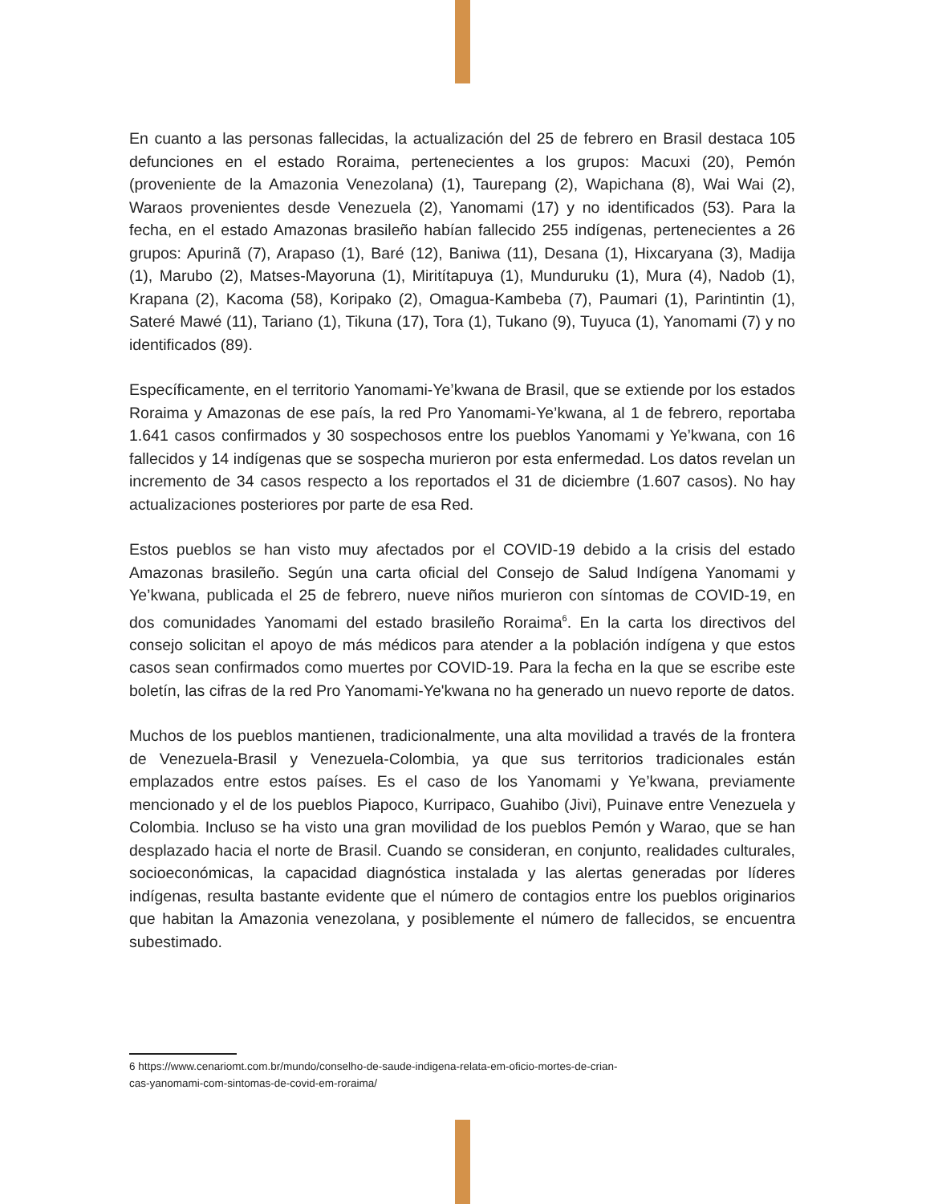En cuanto a las personas fallecidas, la actualización del 25 de febrero en Brasil destaca 105 defunciones en el estado Roraima, pertenecientes a los grupos: Macuxi (20), Pemón (proveniente de la Amazonia Venezolana) (1), Taurepang (2), Wapichana (8), Wai Wai (2), Waraos provenientes desde Venezuela (2), Yanomami (17) y no identificados (53). Para la fecha, en el estado Amazonas brasileño habían fallecido 255 indígenas, pertenecientes a 26 grupos: Apurinã (7), Arapaso (1), Baré (12), Baniwa (11), Desana (1), Hixcaryana (3), Madija (1), Marubo (2), Matses-Mayoruna (1), Miritítapuya (1), Munduruku (1), Mura (4), Nadob (1), Krapana (2), Kacoma (58), Koripako (2), Omagua-Kambeba (7), Paumari (1), Parintintin (1), Sateré Mawé (11), Tariano (1), Tikuna (17), Tora (1), Tukano (9), Tuyuca (1), Yanomami (7) y no identificados (89).
Específicamente, en el territorio Yanomami-Ye’kwana de Brasil, que se extiende por los estados Roraima y Amazonas de ese país, la red Pro Yanomami-Ye’kwana, al 1 de febrero, reportaba 1.641 casos confirmados y 30 sospechosos entre los pueblos Yanomami y Ye’kwana, con 16 fallecidos y 14 indígenas que se sospecha murieron por esta enfermedad. Los datos revelan un incremento de 34 casos respecto a los reportados el 31 de diciembre (1.607 casos). No hay actualizaciones posteriores por parte de esa Red.
Estos pueblos se han visto muy afectados por el COVID-19 debido a la crisis del estado Amazonas brasileño. Según una carta oficial del Consejo de Salud Indígena Yanomami y Ye’kwana, publicada el 25 de febrero, nueve niños murieron con síntomas de COVID-19, en dos comunidades Yanomami del estado brasileño Roraima<sup>6</sup>. En la carta los directivos del consejo solicitan el apoyo de más médicos para atender a la población indígena y que estos casos sean confirmados como muertes por COVID-19. Para la fecha en la que se escribe este boletín, las cifras de la red Pro Yanomami-Ye'kwana no ha generado un nuevo reporte de datos.
Muchos de los pueblos mantienen, tradicionalmente, una alta movilidad a través de la frontera de Venezuela-Brasil y Venezuela-Colombia, ya que sus territorios tradicionales están emplazados entre estos países. Es el caso de los Yanomami y Ye’kwana, previamente mencionado y el de los pueblos Piapoco, Kurripaco, Guahibo (Jivi), Puinave entre Venezuela y Colombia. Incluso se ha visto una gran movilidad de los pueblos Pemón y Warao, que se han desplazado hacia el norte de Brasil. Cuando se consideran, en conjunto, realidades culturales, socioeconómicas, la capacidad diagnóstica instalada y las alertas generadas por líderes indígenas, resulta bastante evidente que el número de contagios entre los pueblos originarios que habitan la Amazonia venezolana, y posiblemente el número de fallecidos, se encuentra subestimado.
6 https://www.cenariomt.com.br/mundo/conselho-de-saude-indigena-relata-em-oficio-mortes-de-crian-
cas-yanomami-com-sintomas-de-covid-em-roraima/